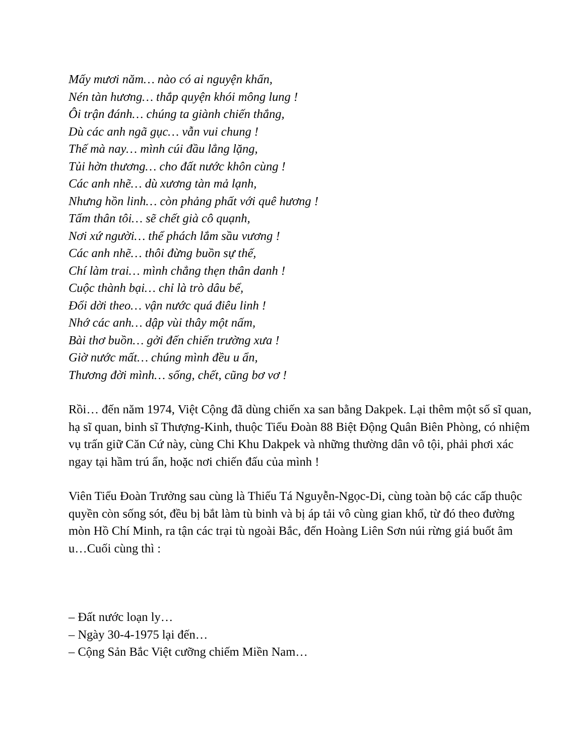Mấy mươi năm… nào có ai nguyện khấn,
Nén tàn hương… thắp quyện khói mông lung !
Ôi trận đánh… chúng ta giành chiến thắng,
Dù các anh ngã gục… vẫn vui chung !
Thế mà nay… mình cúi đầu lẳng lặng,
Tủi hờn thương… cho đất nước khôn cùng !
Các anh nhẽ… dù xương tàn mả lạnh,
Nhưng hồn linh… còn phảng phất với quê hương !
Tấm thân tôi… sẽ chết già cô quạnh,
Nơi xứ người… thể phách lắm sầu vương !
Các anh nhẽ… thôi đừng buồn sự thế,
Chí làm trai… mình chẳng thẹn thân danh !
Cuộc thành bại… chỉ là trò dâu bể,
Đổi dời theo… vận nước quá điêu linh !
Nhớ các anh… dập vùi thây một nấm,
Bài thơ buồn… gởi đến chiến trường xưa !
Giờ nước mất… chúng mình đều u ẩn,
Thương đời mình… sống, chết, cũng bơ vơ !
Rồi… đến năm 1974, Việt Cộng đã dùng chiến xa san bằng Dakpek. Lại thêm một số sĩ quan, hạ sĩ quan, binh sĩ Thượng-Kinh, thuộc Tiểu Đoàn 88 Biệt Động Quân Biên Phòng, có nhiệm vụ trấn giữ Căn Cứ này, cùng Chi Khu Dakpek và những thường dân vô tội, phải phơi xác ngay tại hầm trú ẩn, hoặc nơi chiến đấu của mình !
Viên Tiểu Đoàn Trưởng sau cùng là Thiếu Tá Nguyễn-Ngọc-Di, cùng toàn bộ các cấp thuộc quyền còn sống sót, đều bị bắt làm tù binh và bị áp tải vô cùng gian khổ, từ đó theo đường mòn Hồ Chí Minh, ra tận các trại tù ngoài Bắc, đến Hoàng Liên Sơn núi rừng giá buốt âm u…Cuối cùng thì :
– Đất nước loạn ly…
– Ngày 30-4-1975 lại đến…
– Cộng Sản Bắc Việt cưỡng chiếm Miền Nam…